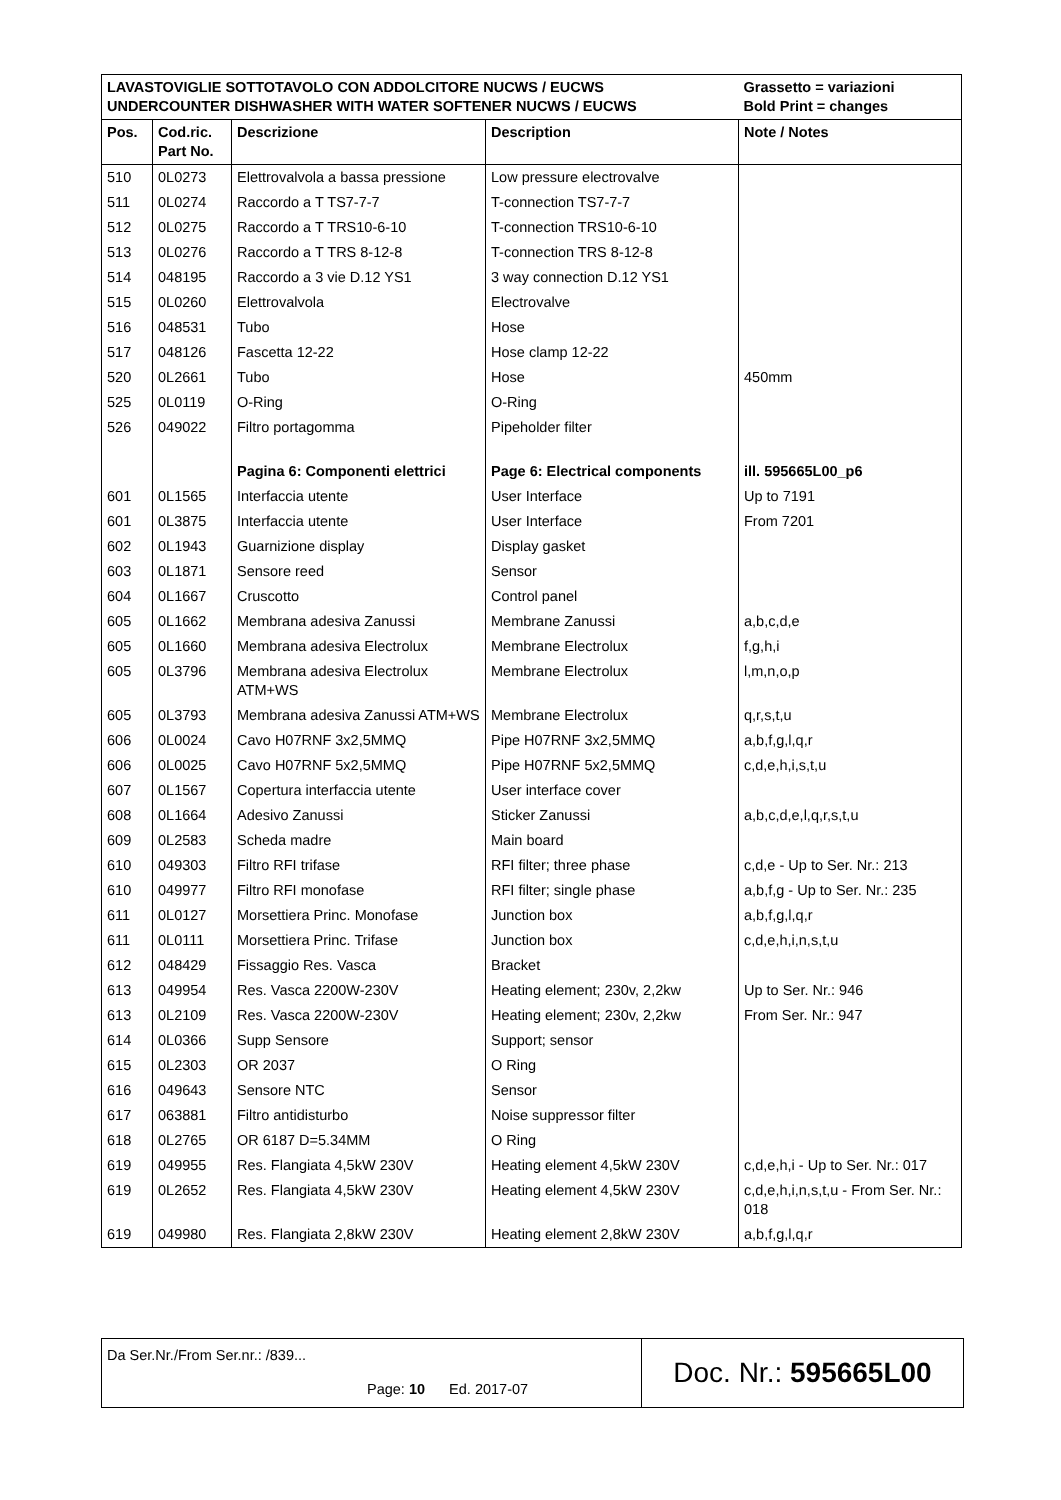| LAVASTOVIGLIE SOTTOTAVOLO CON ADDOLCITORE NUCWS / EUCWS UNDERCOUNTER DISHWASHER WITH WATER SOFTENER NUCWS / EUCWS | | | | Grassetto = variazioni Bold Print = changes |
| Pos. | Cod.ric. Part No. | Descrizione | Description | Note / Notes |
| 510 | 0L0273 | Elettrovalvola a bassa pressione | Low pressure electrovalve | |
| 511 | 0L0274 | Raccordo a T TS7-7-7 | T-connection TS7-7-7 | |
| 512 | 0L0275 | Raccordo a T TRS10-6-10 | T-connection TRS10-6-10 | |
| 513 | 0L0276 | Raccordo a T TRS 8-12-8 | T-connection TRS 8-12-8 | |
| 514 | 048195 | Raccordo a 3 vie D.12 YS1 | 3 way connection D.12 YS1 | |
| 515 | 0L0260 | Elettrovalvola | Electrovalve | |
| 516 | 048531 | Tubo | Hose | |
| 517 | 048126 | Fascetta 12-22 | Hose clamp 12-22 | |
| 520 | 0L2661 | Tubo | Hose | 450mm |
| 525 | 0L0119 | O-Ring | O-Ring | |
| 526 | 049022 | Filtro portagomma | Pipeholder filter | |
| | | Pagina 6: Componenti elettrici | Page 6: Electrical components | ill. 595665L00_p6 |
| 601 | 0L1565 | Interfaccia utente | User Interface | Up to 7191 |
| 601 | 0L3875 | Interfaccia utente | User Interface | From 7201 |
| 602 | 0L1943 | Guarnizione display | Display gasket | |
| 603 | 0L1871 | Sensore reed | Sensor | |
| 604 | 0L1667 | Cruscotto | Control panel | |
| 605 | 0L1662 | Membrana adesiva Zanussi | Membrane Zanussi | a,b,c,d,e |
| 605 | 0L1660 | Membrana adesiva Electrolux | Membrane Electrolux | f,g,h,i |
| 605 | 0L3796 | Membrana adesiva Electrolux ATM+WS | Membrane Electrolux | l,m,n,o,p |
| 605 | 0L3793 | Membrana adesiva Zanussi ATM+WS | Membrane Electrolux | q,r,s,t,u |
| 606 | 0L0024 | Cavo H07RNF 3x2,5MMQ | Pipe H07RNF 3x2,5MMQ | a,b,f,g,l,q,r |
| 606 | 0L0025 | Cavo H07RNF 5x2,5MMQ | Pipe H07RNF 5x2,5MMQ | c,d,e,h,i,s,t,u |
| 607 | 0L1567 | Copertura interfaccia utente | User interface cover | |
| 608 | 0L1664 | Adesivo Zanussi | Sticker Zanussi | a,b,c,d,e,l,q,r,s,t,u |
| 609 | 0L2583 | Scheda madre | Main board | |
| 610 | 049303 | Filtro RFI trifase | RFI filter; three phase | c,d,e - Up to Ser. Nr.: 213 |
| 610 | 049977 | Filtro RFI monofase | RFI filter; single phase | a,b,f,g - Up to Ser. Nr.: 235 |
| 611 | 0L0127 | Morsettiera Princ. Monofase | Junction box | a,b,f,g,l,q,r |
| 611 | 0L0111 | Morsettiera Princ. Trifase | Junction box | c,d,e,h,i,n,s,t,u |
| 612 | 048429 | Fissaggio Res. Vasca | Bracket | |
| 613 | 049954 | Res. Vasca 2200W-230V | Heating element; 230v, 2,2kw | Up to Ser. Nr.: 946 |
| 613 | 0L2109 | Res. Vasca 2200W-230V | Heating element; 230v, 2,2kw | From Ser. Nr.: 947 |
| 614 | 0L0366 | Supp Sensore | Support; sensor | |
| 615 | 0L2303 | OR 2037 | O Ring | |
| 616 | 049643 | Sensore NTC | Sensor | |
| 617 | 063881 | Filtro antidisturbo | Noise suppressor filter | |
| 618 | 0L2765 | OR 6187 D=5.34MM | O Ring | |
| 619 | 049955 | Res. Flangiata 4,5kW 230V | Heating element 4,5kW 230V | c,d,e,h,i - Up to Ser. Nr.: 017 |
| 619 | 0L2652 | Res. Flangiata 4,5kW 230V | Heating element 4,5kW 230V | c,d,e,h,i,n,s,t,u - From Ser. Nr.: 018 |
| 619 | 049980 | Res. Flangiata 2,8kW 230V | Heating element 2,8kW 230V | a,b,f,g,l,q,r |
Da Ser.Nr./From Ser.nr.: /839...
Page: 10 Ed. 2017-07
Doc. Nr.: 595665L00